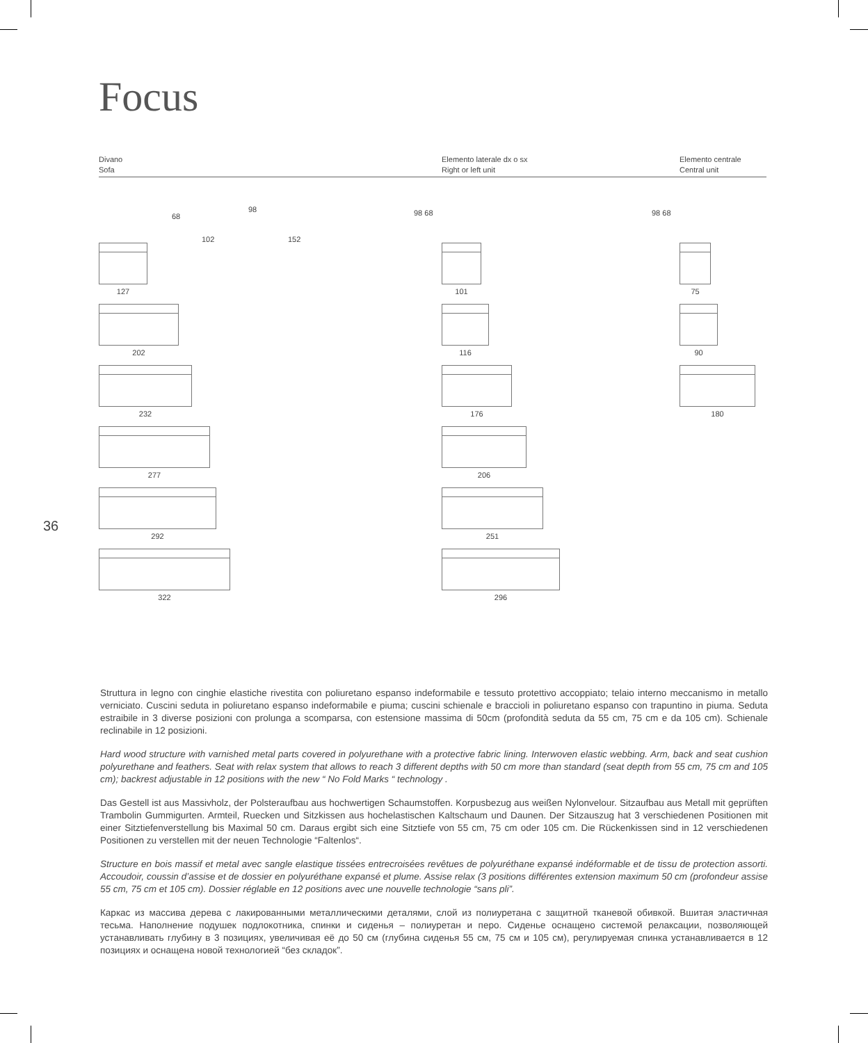Focus
Divano
Sofa
Elemento laterale dx o sx
Right or left unit
Elemento centrale
Central unit
68
98
102 152
127
202
232
277
292
322
98 68
101
116
176
206
251
296
98 68
75
90
180
36
Struttura in legno con cinghie elastiche rivestita con poliuretano espanso indeformabile e tessuto protettivo accoppiato; telaio interno meccanismo in metallo verniciato. Cuscini seduta in poliuretano espanso indeformabile e piuma; cuscini schienale e braccioli in poliuretano espanso con trapuntino in piuma. Seduta estraibile in 3 diverse posizioni con prolunga a scomparsa, con estensione massima di 50cm (profondità seduta da 55 cm, 75 cm e da 105 cm). Schienale reclinabile in 12 posizioni.
Hard wood structure with varnished metal parts covered in polyurethane with a protective fabric lining. Interwoven elastic webbing. Arm, back and seat cushion polyurethane and feathers. Seat with relax system that allows to reach 3 different depths with 50 cm more than standard (seat depth from 55 cm, 75 cm and 105 cm); backrest adjustable in 12 positions with the new “ No Fold Marks “ technology .
Das Gestell ist aus Massivholz, der Polsteraufbau aus hochwertigen Schaumstoffen. Korpusbezug aus weißen Nylonvelour. Sitzaufbau aus Metall mit geprüften Trambolin Gummigurten. Armteil, Ruecken und Sitzkissen aus hochelastischen Kaltschaum und Daunen. Der Sitzauszug hat 3 verschiedenen Positionen mit einer Sitztiefenverstellung bis Maximal 50 cm. Daraus ergibt sich eine Sitztiefe von 55 cm, 75 cm oder 105 cm. Die Rückenkissen sind in 12 verschiedenen Positionen zu verstellen mit der neuen Technologie “Faltenlos“.
Structure en bois massif et metal avec sangle elastique tissées entrecroisées revêtues de polyuréthane expansé indéformable et de tissu de protection assorti. Accoudoir, coussin d’assise et de dossier en polyuréthane expansé et plume. Assise relax (3 positions différentes extension maximum 50 cm (profondeur assise 55 cm, 75 cm et 105 cm). Dossier réglable en 12 positions avec une nouvelle technologie “sans pli”.
Каркас из массива дерева с лакированными металлическими деталями, слой из полиуретана с защитной тканевой обивкой. Вшитая эластичная тесьма. Наполнение подушек подлокотника, спинки и сиденья – полиуретан и перо. Сиденье оснащено системой релаксации, позволяющей устанавливать глубину в 3 позициях, увеличивая её до 50 см (глубина сиденья 55 см, 75 см и 105 см), регулируемая спинка устанавливается в 12 позициях и оснащена новой технологией “без складок”.